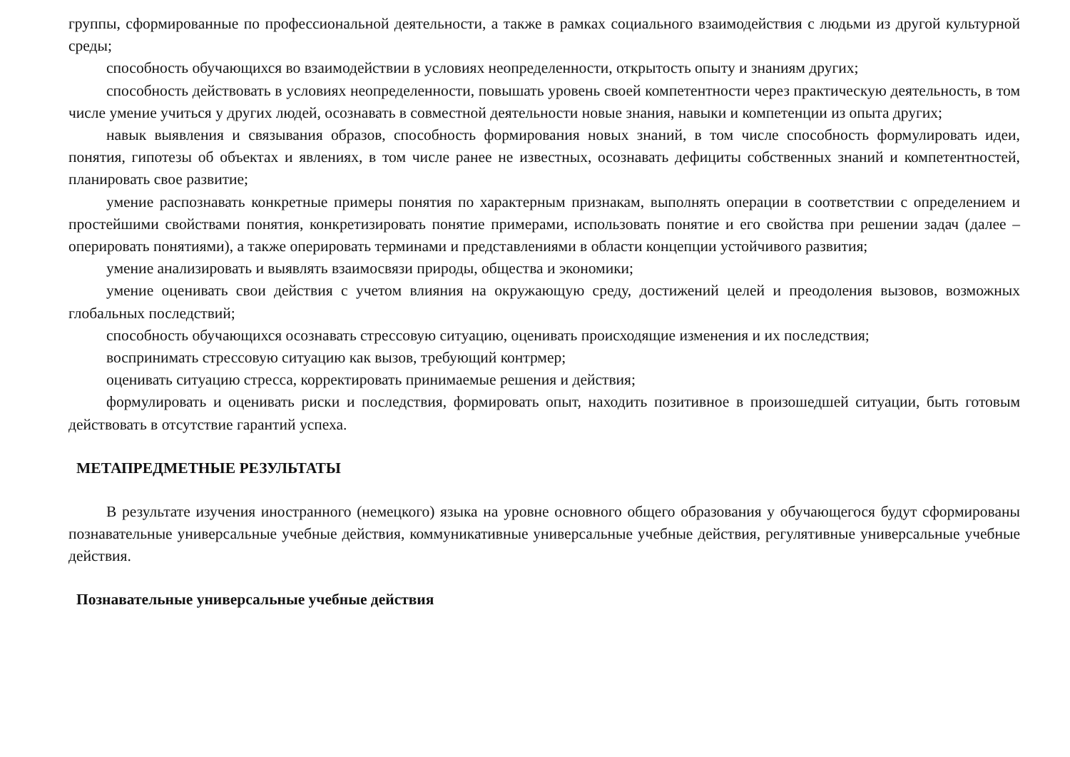группы, сформированные по профессиональной деятельности, а также в рамках социального взаимодействия с людьми из другой культурной среды;
способность обучающихся во взаимодействии в условиях неопределенности, открытость опыту и знаниям других;
способность действовать в условиях неопределенности, повышать уровень своей компетентности через практическую деятельность, в том числе умение учиться у других людей, осознавать в совместной деятельности новые знания, навыки и компетенции из опыта других;
навык выявления и связывания образов, способность формирования новых знаний, в том числе способность формулировать идеи, понятия, гипотезы об объектах и явлениях, в том числе ранее не известных, осознавать дефициты собственных знаний и компетентностей, планировать свое развитие;
умение распознавать конкретные примеры понятия по характерным признакам, выполнять операции в соответствии с определением и простейшими свойствами понятия, конкретизировать понятие примерами, использовать понятие и его свойства при решении задач (далее – оперировать понятиями), а также оперировать терминами и представлениями в области концепции устойчивого развития;
умение анализировать и выявлять взаимосвязи природы, общества и экономики;
умение оценивать свои действия с учетом влияния на окружающую среду, достижений целей и преодоления вызовов, возможных глобальных последствий;
способность обучающихся осознавать стрессовую ситуацию, оценивать происходящие изменения и их последствия;
воспринимать стрессовую ситуацию как вызов, требующий контрмер;
оценивать ситуацию стресса, корректировать принимаемые решения и действия;
формулировать и оценивать риски и последствия, формировать опыт, находить позитивное в произошедшей ситуации, быть готовым действовать в отсутствие гарантий успеха.
МЕТАПРЕДМЕТНЫЕ РЕЗУЛЬТАТЫ
В результате изучения иностранного (немецкого) языка на уровне основного общего образования у обучающегося будут сформированы познавательные универсальные учебные действия, коммуникативные универсальные учебные действия, регулятивные универсальные учебные действия.
Познавательные универсальные учебные действия